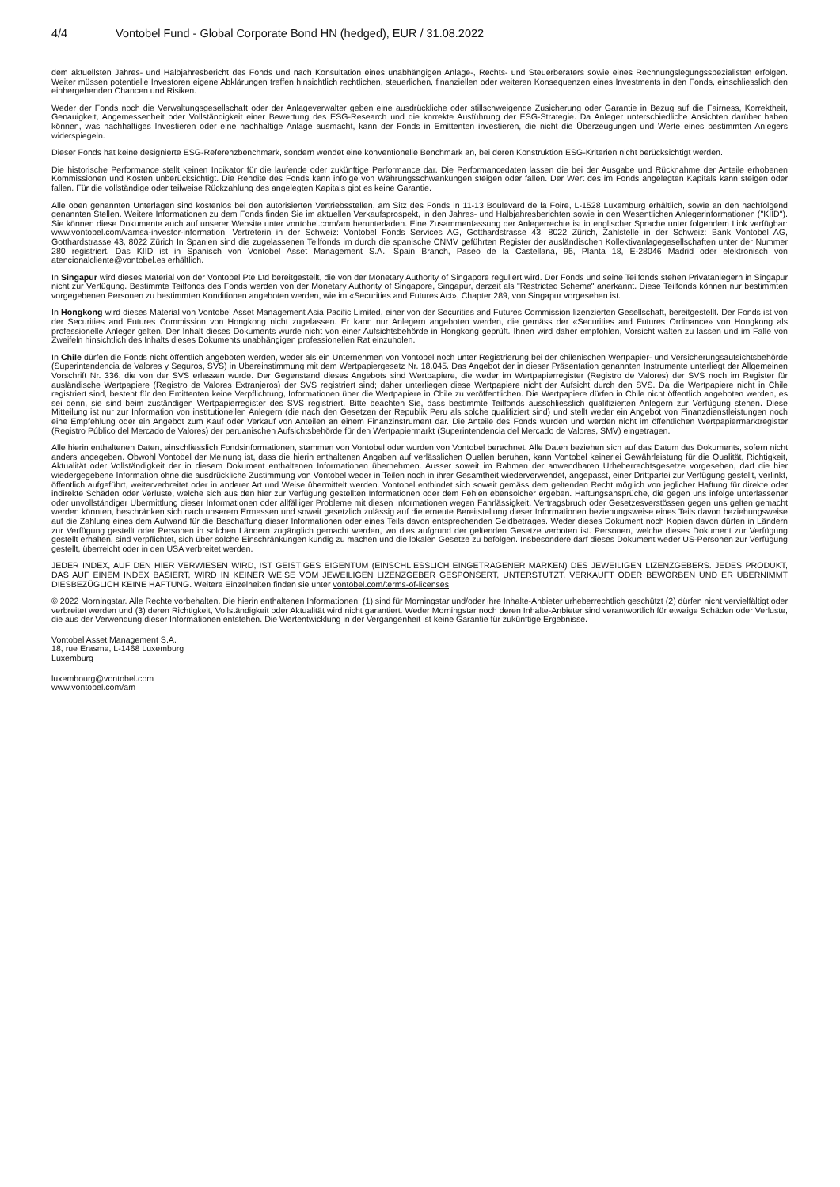4/4 Vontobel Fund - Global Corporate Bond HN (hedged), EUR / 31.08.2022
dem aktuellsten Jahres- und Halbjahresbericht des Fonds und nach Konsultation eines unabhängigen Anlage-, Rechts- und Steuerberaters sowie eines Rechnungslegungsspezialisten erfolgen. Weiter müssen potentielle Investoren eigene Abklärungen treffen hinsichtlich rechtlichen, steuerlichen, finanziellen oder weiteren Konsequenzen eines Investments in den Fonds, einschliesslich den einhergehenden Chancen und Risiken.
Weder der Fonds noch die Verwaltungsgesellschaft oder der Anlageverwalter geben eine ausdrückliche oder stillschweigende Zusicherung oder Garantie in Bezug auf die Fairness, Korrektheit, Genauigkeit, Angemessenheit oder Vollständigkeit einer Bewertung des ESG-Research und die korrekte Ausführung der ESG-Strategie. Da Anleger unterschiedliche Ansichten darüber haben können, was nachhaltiges Investieren oder eine nachhaltige Anlage ausmacht, kann der Fonds in Emittenten investieren, die nicht die Überzeugungen und Werte eines bestimmten Anlegers widerspiegeln.
Dieser Fonds hat keine designierte ESG-Referenzbenchmark, sondern wendet eine konventionelle Benchmark an, bei deren Konstruktion ESG-Kriterien nicht berücksichtigt werden.
Die historische Performance stellt keinen Indikator für die laufende oder zukünftige Performance dar. Die Performancedaten lassen die bei der Ausgabe und Rücknahme der Anteile erhobenen Kommissionen und Kosten unberücksichtigt. Die Rendite des Fonds kann infolge von Währungsschwankungen steigen oder fallen. Der Wert des im Fonds angelegten Kapitals kann steigen oder fallen. Für die vollständige oder teilweise Rückzahlung des angelegten Kapitals gibt es keine Garantie.
Alle oben genannten Unterlagen sind kostenlos bei den autorisierten Vertriebsstellen, am Sitz des Fonds in 11-13 Boulevard de la Foire, L-1528 Luxemburg erhältlich, sowie an den nachfolgend genannten Stellen. Weitere Informationen zu dem Fonds finden Sie im aktuellen Verkaufsprospekt, in den Jahres- und Halbjahresberichten sowie in den Wesentlichen Anlegerinformationen ("KIID"). Sie können diese Dokumente auch auf unserer Website unter vontobel.com/am herunterladen. Eine Zusammenfassung der Anlegerrechte ist in englischer Sprache unter folgendem Link verfügbar: www.vontobel.com/vamsa-investor-information. Vertreterin in der Schweiz: Vontobel Fonds Services AG, Gotthardstrasse 43, 8022 Zürich, Zahlstelle in der Schweiz: Bank Vontobel AG, Gotthardstrasse 43, 8022 Zürich In Spanien sind die zugelassenen Teilfonds im durch die spanische CNMV geführten Register der ausländischen Kollektivanlagegesellschaften unter der Nummer 280 registriert. Das KIID ist in Spanisch von Vontobel Asset Management S.A., Spain Branch, Paseo de la Castellana, 95, Planta 18, E-28046 Madrid oder elektronisch von atencionalcliente@vontobel.es erhältlich.
In Singapur wird dieses Material von der Vontobel Pte Ltd bereitgestellt, die von der Monetary Authority of Singapore reguliert wird. Der Fonds und seine Teilfonds stehen Privatanlegern in Singapur nicht zur Verfügung. Bestimmte Teilfonds des Fonds werden von der Monetary Authority of Singapore, Singapur, derzeit als "Restricted Scheme" anerkannt. Diese Teilfonds können nur bestimmten vorgegebenen Personen zu bestimmten Konditionen angeboten werden, wie im «Securities and Futures Act», Chapter 289, von Singapur vorgesehen ist.
In Hongkong wird dieses Material von Vontobel Asset Management Asia Pacific Limited, einer von der Securities and Futures Commission lizenzierten Gesellschaft, bereitgestellt. Der Fonds ist von der Securities and Futures Commission von Hongkong nicht zugelassen. Er kann nur Anlegern angeboten werden, die gemäss der «Securities and Futures Ordinance» von Hongkong als professionelle Anleger gelten. Der Inhalt dieses Dokuments wurde nicht von einer Aufsichtsbehörde in Hongkong geprüft. Ihnen wird daher empfohlen, Vorsicht walten zu lassen und im Falle von Zweifeln hinsichtlich des Inhalts dieses Dokuments unabhängigen professionellen Rat einzuholen.
In Chile dürfen die Fonds nicht öffentlich angeboten werden, weder als ein Unternehmen von Vontobel noch unter Registrierung bei der chilenischen Wertpapier- und Versicherungsaufsichtsbehörde (Superintendencia de Valores y Seguros, SVS) in Übereinstimmung mit dem Wertpapiergesetz Nr. 18.045. Das Angebot der in dieser Präsentation genannten Instrumente unterliegt der Allgemeinen Vorschrift Nr. 336, die von der SVS erlassen wurde. Der Gegenstand dieses Angebots sind Wertpapiere, die weder im Wertpapierregister (Registro de Valores) der SVS noch im Register für ausländische Wertpapiere (Registro de Valores Extranjeros) der SVS registriert sind; daher unterliegen diese Wertpapiere nicht der Aufsicht durch den SVS. Da die Wertpapiere nicht in Chile registriert sind, besteht für den Emittenten keine Verpflichtung, Informationen über die Wertpapiere in Chile zu veröffentlichen. Die Wertpapiere dürfen in Chile nicht öffentlich angeboten werden, es sei denn, sie sind beim zuständigen Wertpapierregister des SVS registriert. Bitte beachten Sie, dass bestimmte Teilfonds ausschliesslich qualifizierten Anlegern zur Verfügung stehen. Diese Mitteilung ist nur zur Information von institutionellen Anlegern (die nach den Gesetzen der Republik Peru als solche qualifiziert sind) und stellt weder ein Angebot von Finanzdienstleistungen noch eine Empfehlung oder ein Angebot zum Kauf oder Verkauf von Anteilen an einem Finanzinstrument dar. Die Anteile des Fonds wurden und werden nicht im öffentlichen Wertpapiermarktregister (Registro Público del Mercado de Valores) der peruanischen Aufsichtsbehörde für den Wertpapiermarkt (Superintendencia del Mercado de Valores, SMV) eingetragen.
Alle hierin enthaltenen Daten, einschliesslich Fondsinformationen, stammen von Vontobel oder wurden von Vontobel berechnet. Alle Daten beziehen sich auf das Datum des Dokuments, sofern nicht anders angegeben. Obwohl Vontobel der Meinung ist, dass die hierin enthaltenen Angaben auf verlässlichen Quellen beruhen, kann Vontobel keinerlei Gewährleistung für die Qualität, Richtigkeit, Aktualität oder Vollständigkeit der in diesem Dokument enthaltenen Informationen übernehmen. Ausser soweit im Rahmen der anwendbaren Urheberrechtsgesetze vorgesehen, darf die hier wiedergegebene Information ohne die ausdrückliche Zustimmung von Vontobel weder in Teilen noch in ihrer Gesamtheit wiederverwendet, angepasst, einer Drittpartei zur Verfügung gestellt, verlinkt, öffentlich aufgeführt, weiterverbreitet oder in anderer Art und Weise übermittelt werden. Vontobel entbindet sich soweit gemäss dem geltenden Recht möglich von jeglicher Haftung für direkte oder indirekte Schäden oder Verluste, welche sich aus den hier zur Verfügung gestellten Informationen oder dem Fehlen ebensolcher ergeben. Haftungsansprüche, die gegen uns infolge unterlassener oder unvollständiger Übermittlung dieser Informationen oder allfälliger Probleme mit diesen Informationen wegen Fahrlässigkeit, Vertragsbruch oder Gesetzesverstössen gegen uns gelten gemacht werden könnten, beschränken sich nach unserem Ermessen und soweit gesetzlich zulässig auf die erneute Bereitstellung dieser Informationen beziehungsweise eines Teils davon beziehungsweise auf die Zahlung eines dem Aufwand für die Beschaffung dieser Informationen oder eines Teils davon entsprechenden Geldbetrages. Weder dieses Dokument noch Kopien davon dürfen in Ländern zur Verfügung gestellt oder Personen in solchen Ländern zugänglich gemacht werden, wo dies aufgrund der geltenden Gesetze verboten ist. Personen, welche dieses Dokument zur Verfügung gestellt erhalten, sind verpflichtet, sich über solche Einschränkungen kundig zu machen und die lokalen Gesetze zu befolgen. Insbesondere darf dieses Dokument weder US-Personen zur Verfügung gestellt, überreicht oder in den USA verbreitet werden.
JEDER INDEX, AUF DEN HIER VERWIESEN WIRD, IST GEISTIGES EIGENTUM (EINSCHLIESSLICH EINGETRAGENER MARKEN) DES JEWEILIGEN LIZENZGEBERS. JEDES PRODUKT, DAS AUF EINEM INDEX BASIERT, WIRD IN KEINER WEISE VOM JEWEILIGEN LIZENZGEBER GESPONSERT, UNTERSTÜTZT, VERKAUFT ODER BEWORBEN UND ER ÜBERNIMMT DIESBEZÜGLICH KEINE HAFTUNG. Weitere Einzelheiten finden sie unter vontobel.com/terms-of-licenses.
© 2022 Morningstar. Alle Rechte vorbehalten. Die hierin enthaltenen Informationen: (1) sind für Morningstar und/oder ihre Inhalte-Anbieter urheberrechtlich geschützt (2) dürfen nicht vervielfältigt oder verbreitet werden und (3) deren Richtigkeit, Vollständigkeit oder Aktualität wird nicht garantiert. Weder Morningstar noch deren Inhalte-Anbieter sind verantwortlich für etwaige Schäden oder Verluste, die aus der Verwendung dieser Informationen entstehen. Die Wertentwicklung in der Vergangenheit ist keine Garantie für zukünftige Ergebnisse.
Vontobel Asset Management S.A.
18, rue Erasme, L-1468 Luxemburg
Luxemburg
luxembourg@vontobel.com
www.vontobel.com/am